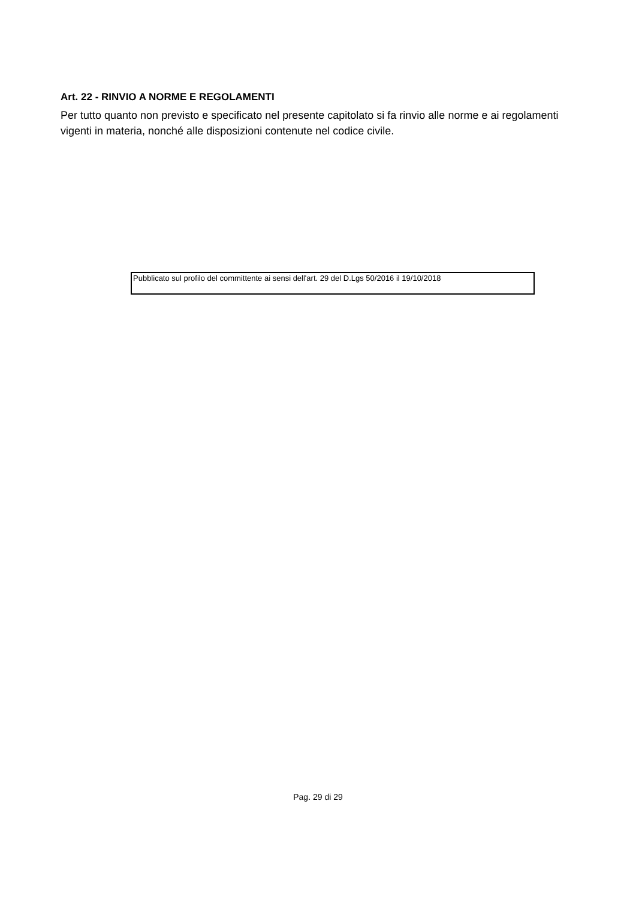Art. 22 - RINVIO A NORME E REGOLAMENTI
Per tutto quanto non previsto e specificato nel presente capitolato si fa rinvio alle norme e ai regolamenti vigenti in materia, nonché alle disposizioni contenute nel codice civile.
Pubblicato sul profilo del committente ai sensi dell'art. 29 del D.Lgs 50/2016 il 19/10/2018
Pag. 29 di 29